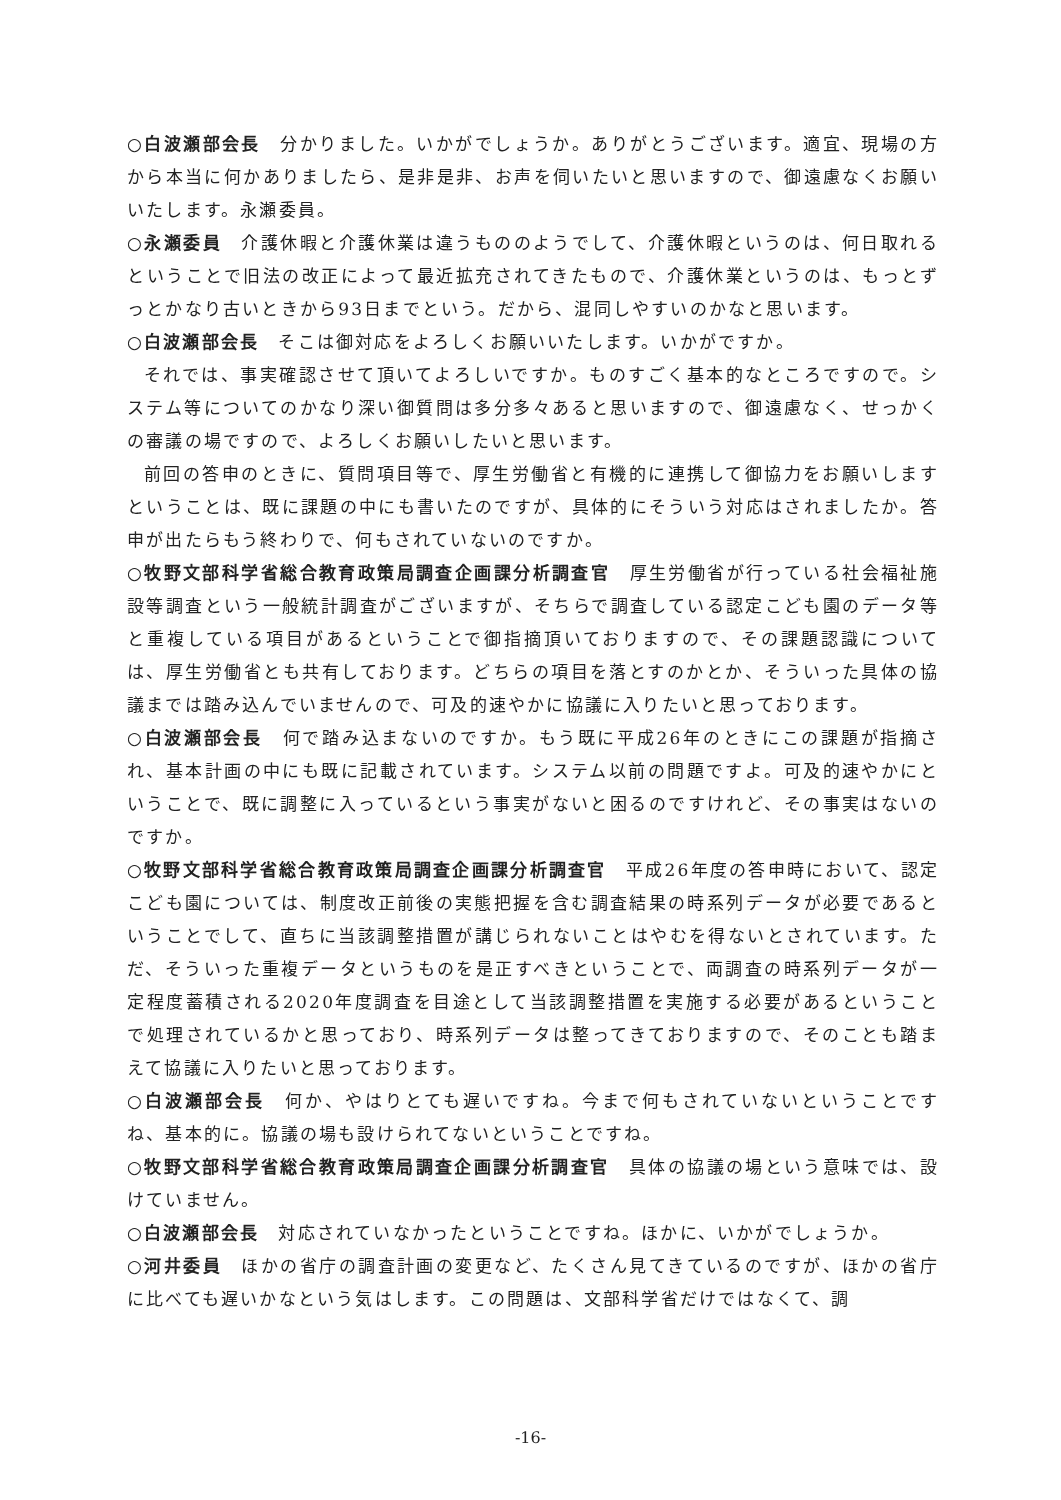○白波瀬部会長　分かりました。いかがでしょうか。ありがとうございます。適宜、現場の方から本当に何かありましたら、是非是非、お声を伺いたいと思いますので、御遠慮なくお願いいたします。永瀬委員。
○永瀬委員　介護休暇と介護休業は違うもののようでして、介護休暇というのは、何日取れるということで旧法の改正によって最近拡充されてきたもので、介護休業というのは、もっとずっとかなり古いときから93日までという。だから、混同しやすいのかなと思います。
○白波瀬部会長　そこは御対応をよろしくお願いいたします。いかがですか。
それでは、事実確認させて頂いてよろしいですか。ものすごく基本的なところですので。システム等についてのかなり深い御質問は多分多々あると思いますので、御遠慮なく、せっかくの審議の場ですので、よろしくお願いしたいと思います。
前回の答申のときに、質問項目等で、厚生労働省と有機的に連携して御協力をお願いしますということは、既に課題の中にも書いたのですが、具体的にそういう対応はされましたか。答申が出たらもう終わりで、何もされていないのですか。
○牧野文部科学省総合教育政策局調査企画課分析調査官　厚生労働省が行っている社会福祉施設等調査という一般統計調査がございますが、そちらで調査している認定こども園のデータ等と重複している項目があるということで御指摘頂いておりますので、その課題認識については、厚生労働省とも共有しております。どちらの項目を落とすのかとか、そういった具体の協議までは踏み込んでいませんので、可及的速やかに協議に入りたいと思っております。
○白波瀬部会長　何で踏み込まないのですか。もう既に平成26年のときにこの課題が指摘され、基本計画の中にも既に記載されています。システム以前の問題ですよ。可及的速やかにということで、既に調整に入っているという事実がないと困るのですけれど、その事実はないのですか。
○牧野文部科学省総合教育政策局調査企画課分析調査官　平成26年度の答申時において、認定こども園については、制度改正前後の実態把握を含む調査結果の時系列データが必要であるということでして、直ちに当該調整措置が講じられないことはやむを得ないとされています。ただ、そういった重複データというものを是正すべきということで、両調査の時系列データが一定程度蓄積される2020年度調査を目途として当該調整措置を実施する必要があるということで処理されているかと思っており、時系列データは整ってきておりますので、そのことも踏まえて協議に入りたいと思っております。
○白波瀬部会長　何か、やはりとても遅いですね。今まで何もされていないということですね、基本的に。協議の場も設けられてないということですね。
○牧野文部科学省総合教育政策局調査企画課分析調査官　具体の協議の場という意味では、設けていません。
○白波瀬部会長　対応されていなかったということですね。ほかに、いかがでしょうか。
○河井委員　ほかの省庁の調査計画の変更など、たくさん見てきているのですが、ほかの省庁に比べても遅いかなという気はします。この問題は、文部科学省だけではなくて、調
-16-